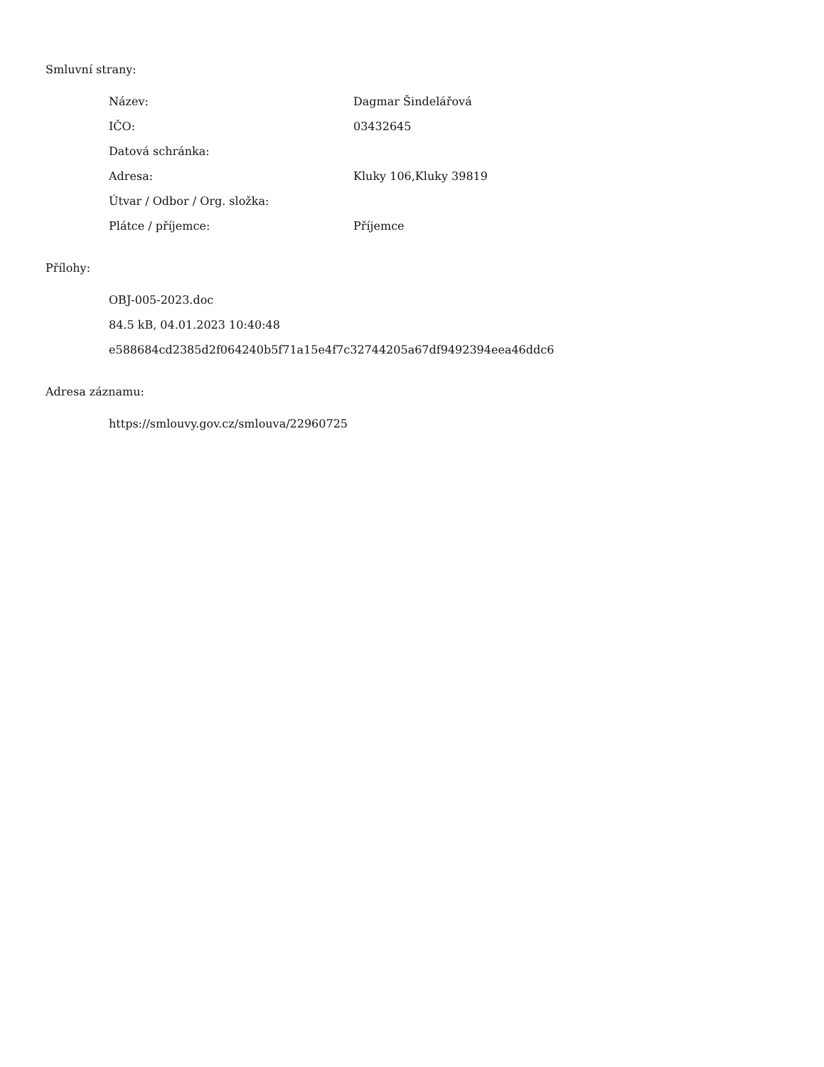Smluvní strany:
| Název: | Dagmar Šindelářová |
| IČO: | 03432645 |
| Datová schránka: | |
| Adresa: | Kluky 106,Kluky 39819 |
| Útvar / Odbor / Org. složka: | |
| Plátce / příjemce: | Příjemce |
Přílohy:
OBJ-005-2023.doc
84.5 kB, 04.01.2023 10:40:48
e588684cd2385d2f064240b5f71a15e4f7c32744205a67df9492394eea46ddc6
Adresa záznamu:
https://smlouvy.gov.cz/smlouva/22960725